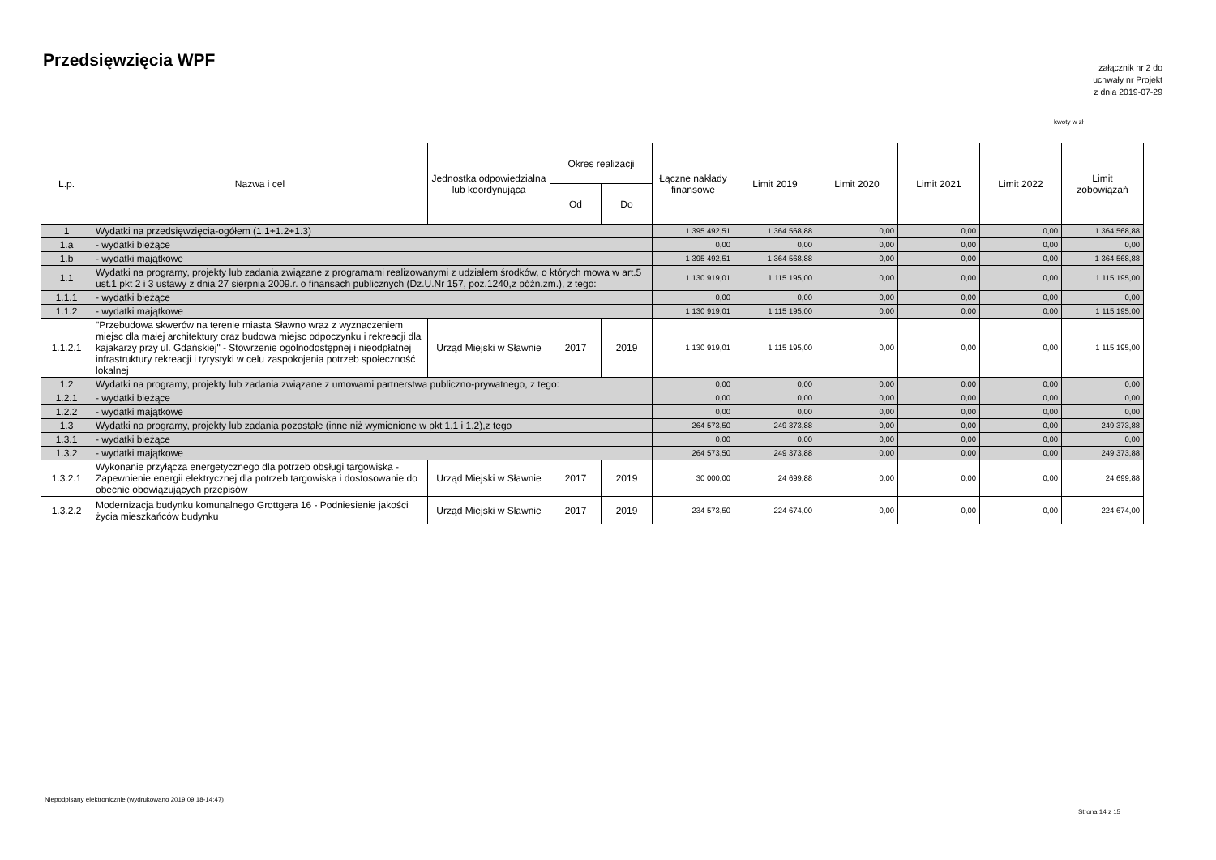Przedsięwzięcia WPF
załącznik nr 2 do
uchwały nr Projekt
z dnia 2019-07-29
kwoty w zł
| L.p. | Nazwa i cel | Jednostka odpowiedzialna lub koordynująca | Okres realizacji | | Łączne nakłady finansowe | Limit 2019 | Limit 2020 | Limit 2021 | Limit 2022 | Limit zobowiązań |
| --- | --- | --- | --- | --- | --- | --- | --- | --- | --- | --- |
| | | | Od | Do | | | | | | |
| 1 | Wydatki na przedsięwzięcia-ogółem (1.1+1.2+1.3) | | | | 1 395 492,51 | 1 364 568,88 | 0,00 | 0,00 | 0,00 | 1 364 568,88 |
| 1.a | - wydatki bieżące | | | | 0,00 | 0,00 | 0,00 | 0,00 | 0,00 | 0,00 |
| 1.b | - wydatki majątkowe | | | | 1 395 492,51 | 1 364 568,88 | 0,00 | 0,00 | 0,00 | 1 364 568,88 |
| 1.1 | Wydatki na programy, projekty lub zadania związane z programami realizowanymi z udziałem środków, o których mowa w art.5 ust.1 pkt 2 i 3 ustawy z dnia 27 sierpnia 2009.r. o finansach publicznych (Dz.U.Nr 157, poz.1240,z późn.zm.), z tego: | | | | 1 130 919,01 | 1 115 195,00 | 0,00 | 0,00 | 0,00 | 1 115 195,00 |
| 1.1.1 | - wydatki bieżące | | | | 0,00 | 0,00 | 0,00 | 0,00 | 0,00 | 0,00 |
| 1.1.2 | - wydatki majątkowe | | | | 1 130 919,01 | 1 115 195,00 | 0,00 | 0,00 | 0,00 | 1 115 195,00 |
| 1.1.2.1 | "Przebudowa skwerów na terenie miasta Sławno wraz z wyznaczeniem miejsc dla małej architektury oraz budowa miejsc odpoczynku i rekreacji dla kajakarzy przy ul. Gdańskiej" - Stowrzenie ogólnodostępnej i nieodpłatnej infrastruktury rekreacji i tyrystyki w celu zaspokojenia potrzeb społeczność lokalnej | Urząd Miejski w Sławnie | 2017 | 2019 | 1 130 919,01 | 1 115 195,00 | 0,00 | 0,00 | 0,00 | 1 115 195,00 |
| 1.2 | Wydatki na programy, projekty lub zadania związane z umowami partnerstwa publiczno-prywatnego, z tego: | | | | 0,00 | 0,00 | 0,00 | 0,00 | 0,00 | 0,00 |
| 1.2.1 | - wydatki bieżące | | | | 0,00 | 0,00 | 0,00 | 0,00 | 0,00 | 0,00 |
| 1.2.2 | - wydatki majątkowe | | | | 0,00 | 0,00 | 0,00 | 0,00 | 0,00 | 0,00 |
| 1.3 | Wydatki na programy, projekty lub zadania pozostałe (inne niż wymienione w pkt 1.1 i 1.2),z tego | | | | 264 573,50 | 249 373,88 | 0,00 | 0,00 | 0,00 | 249 373,88 |
| 1.3.1 | - wydatki bieżące | | | | 0,00 | 0,00 | 0,00 | 0,00 | 0,00 | 0,00 |
| 1.3.2 | - wydatki majątkowe | | | | 264 573,50 | 249 373,88 | 0,00 | 0,00 | 0,00 | 249 373,88 |
| 1.3.2.1 | Wykonanie przyłącza energetycznego dla potrzeb obsługi targowiska - Zapewnienie energii elektrycznej dla potrzeb targowiska i dostosowanie do obecnie obowiązujących przepisów | Urząd Miejski w Sławnie | 2017 | 2019 | 30 000,00 | 24 699,88 | 0,00 | 0,00 | 0,00 | 24 699,88 |
| 1.3.2.2 | Modernizacja budynku komunalnego Grottgera 16 - Podniesienie jakości życia mieszkańców budynku | Urząd Miejski w Sławnie | 2017 | 2019 | 234 573,50 | 224 674,00 | 0,00 | 0,00 | 0,00 | 224 674,00 |
Niepodpisany elektronicznie (wydrukowano 2019.09.18-14:47)
Strona 14 z 15